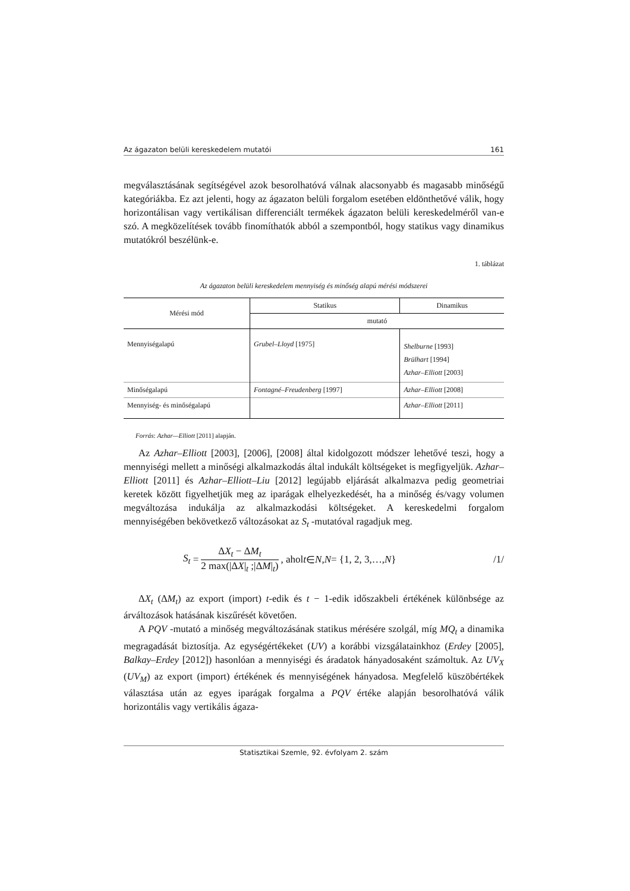Az ágazaton belüli kereskedelem mutatói 161
megválasztásának segítségével azok besorolhatóvá válnak alacsonyabb és magasabb minőségű kategóriákba. Ez azt jelenti, hogy az ágazaton belüli forgalom esetében eldönthetővé válik, hogy horizontálisan vagy vertikálisan differenciált termékek ágazaton belüli kereskedelméről van-e szó. A megközelítések tovább finomíthatók abból a szempontból, hogy statikus vagy dinamikus mutatókról beszélünk-e.
1. táblázat
Az ágazaton belüli kereskedelem mennyiség és minőség alapú mérési módszerei
| Mérési mód | Statikus | Dinamikus |
| --- | --- | --- |
| | mutató | |
| Mennyiségalapú | Grubel–Lloyd [1975] | Shelburne [1993] Brülhart [1994] Azhar–Elliott [2003] |
| Minőségalapú | Fontagné–Freudenberg [1997] | Azhar–Elliott [2008] |
| Mennyiség- és minőségalapú | | Azhar–Elliott [2011] |
Forrás: Azhar—Elliott [2011] alapján.
Az Azhar–Elliott [2003], [2006], [2008] által kidolgozott módszer lehetővé teszi, hogy a mennyiségi mellett a minőségi alkalmazkodás által indukált költségeket is megfigyeljük. Azhar–Elliott [2011] és Azhar–Elliott–Liu [2012] legújabb eljárását alkalmazva pedig geometriai keretek között figyelhetjük meg az iparágak elhelyezkedését, ha a minőség és/vagy volumen megváltozása indukálja az alkalmazkodási költségeket. A kereskedelmi forgalom mennyiségében bekövetkező változásokat az S<sub>t</sub> -mutatóval ragadjuk meg.
S<sub>t</sub> = ΔX<sub>t</sub> − ΔM<sub>t</sub> 2 max(|ΔX|<sub>t</sub> ;|ΔM|<sub>t</sub>), ahol t ∈ N, N = {1, 2, 3,…, N } /1/
ΔX<sub>t</sub> (ΔM<sub>t</sub>) az export (import) t-edik és t − 1-edik időszakbeli értékének különbsége az árváltozások hatásának kiszűrését követően.
A PQV -mutató a minőség megváltozásának statikus mérésére szolgál, míg MQ<sub>t</sub> a dinamika megragadását biztosítja. Az egységértékeket (UV) a korábbi vizsgálatainkhoz (Erdey [2005], Balkay–Erdey [2012]) hasonlóan a mennyiségi és áradatok hányadosaként számoltuk. Az UV<sub>X</sub> (UV<sub>M</sub>) az export (import) értékének és mennyiségének hányadosa. Megfelelő küszöbértékek választása után az egyes iparágak forgalma a PQV értéke alapján besorolhatóvá válik horizontális vagy vertikális ágaza-
Statisztikai Szemle, 92. évfolyam 2. szám